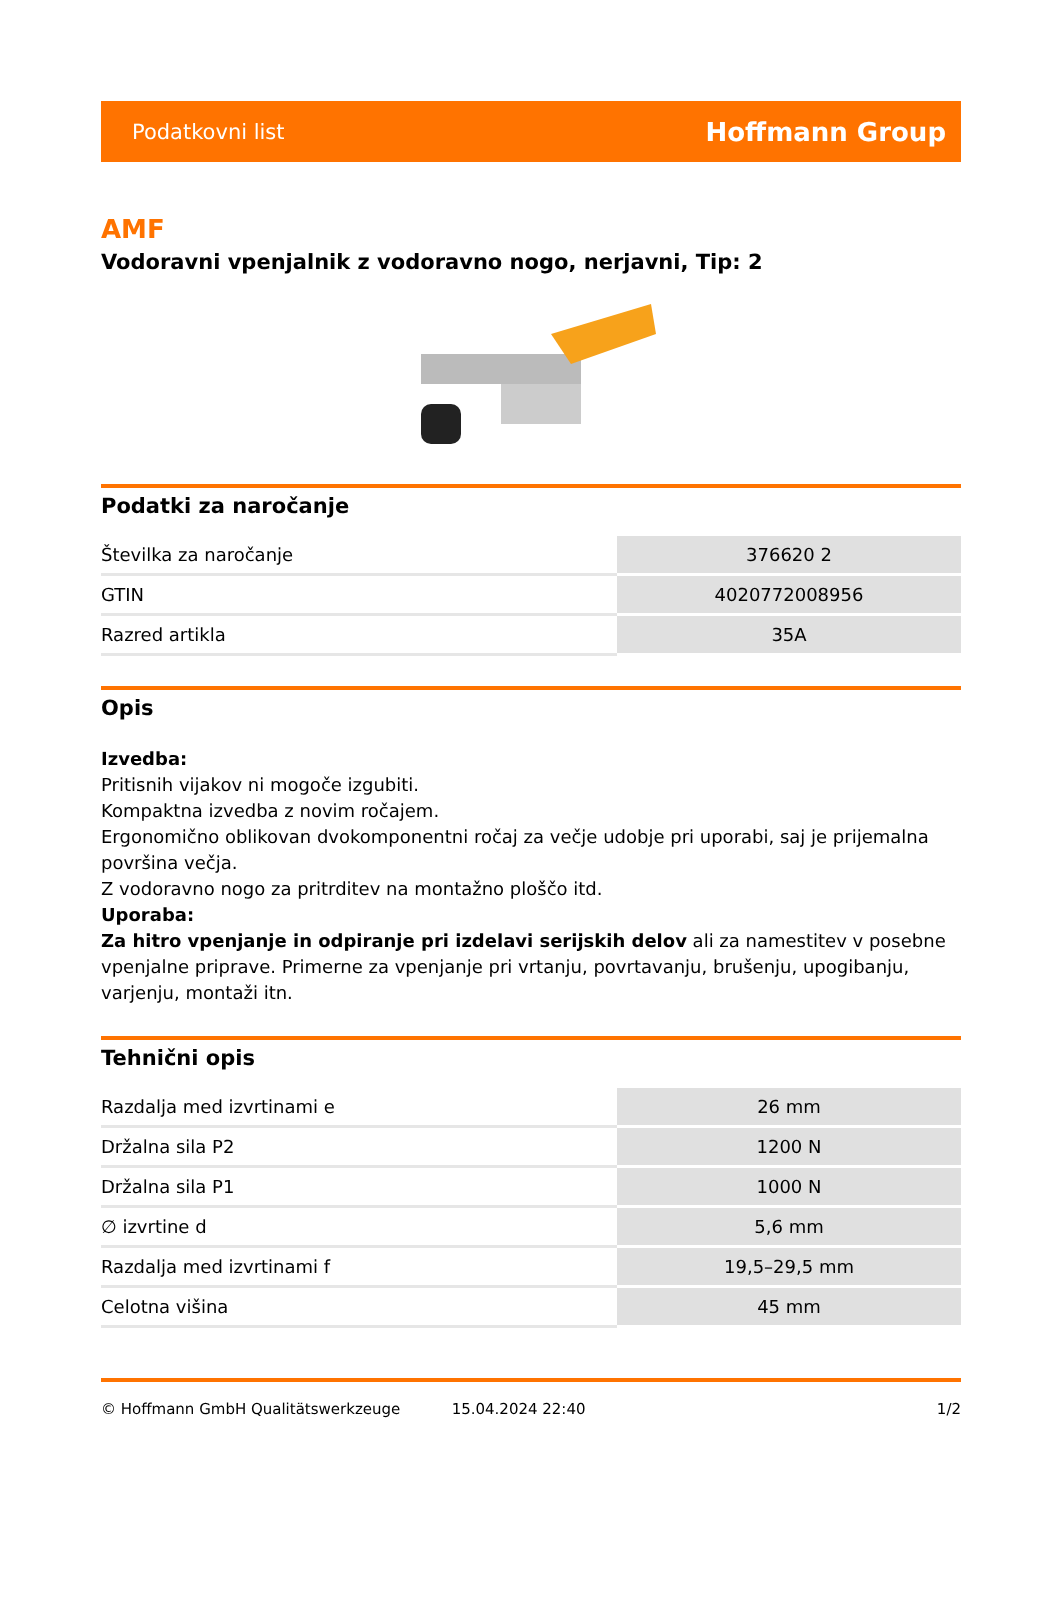Podatkovni list Hoffmann Group
AMF
Vodoravni vpenjalnik z vodoravno nogo, nerjavni, Tip: 2
Podatki za naročanje
| Številka za naročanje | 376620 2 |
| GTIN | 4020772008956 |
| Razred artikla | 35A |
Opis
Izvedba:
Pritisnih vijakov ni mogoče izgubiti.
Kompaktna izvedba z novim ročajem.
Ergonomično oblikovan dvokomponentni ročaj za večje udobje pri uporabi, saj je prijemalna površina večja.
Z vodoravno nogo za pritrditev na montažno ploščo itd.
Uporaba:
Za hitro vpenjanje in odpiranje pri izdelavi serijskih delov ali za namestitev v posebne vpenjalne priprave. Primerne za vpenjanje pri vrtanju, povrtavanju, brušenju, upogibanju, varjenju, montaži itn.
Tehnični opis
| Razdalja med izvrtinami e | 26 mm |
| Držalna sila P2 | 1200 N |
| Držalna sila P1 | 1000 N |
| ∅ izvrtine d | 5,6 mm |
| Razdalja med izvrtinami f | 19,5–29,5 mm |
| Celotna višina | 45 mm |
© Hoffmann GmbH Qualitätswerkzeuge 15.04.2024 22:40 1/2